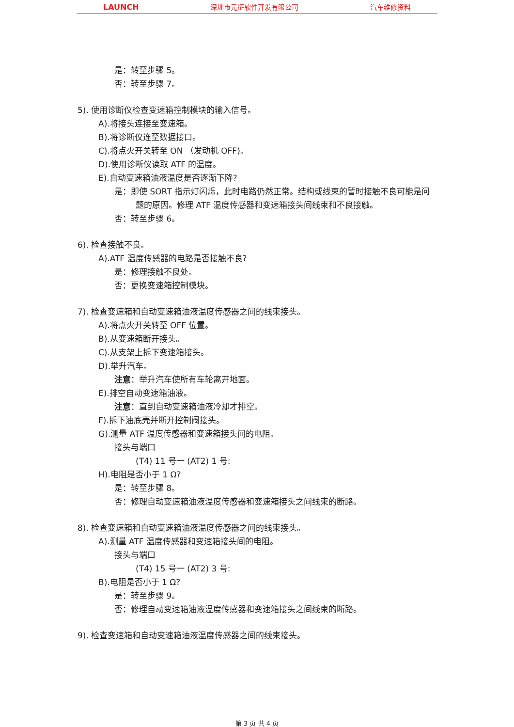LAUNCH 深圳市元征软件开发有限公司 汽车维修资料
是：转至步骤 5。
否：转至步骤 7。
5). 使用诊断仪检查变速箱控制模块的输入信号。
A).将接头连接至变速箱。
B).将诊断仪连至数据接口。
C).将点火开关转至 ON （发动机 OFF)。
D).使用诊断仪读取 ATF 的温度。
E).自动变速箱油液温度是否逐渐下降?
是：即使 SORT 指示灯闪烁，此时电路仍然正常。结构或线束的暂时接触不良可能是问题的原因。修理 ATF 温度传感器和变速箱接头间线束和不良接触。
否：转至步骤 6。
6). 检查接触不良。
A).ATF 温度传感器的电路是否接触不良?
是：修理接触不良处。
否：更换变速箱控制模块。
7). 检查变速箱和自动变速箱油液温度传感器之间的线束接头。
A).将点火开关转至 OFF 位置。
B).从变速箱断开接头。
C).从支架上拆下变速箱接头。
D).举升汽车。
注意：举升汽车使所有车轮离开地面。
E).排空自动变速箱油液。
注意：直到自动变速箱油液冷却才排空。
F).拆下油底壳并断开控制阀接头。
G).测量 ATF 温度传感器和变速箱接头间的电阻。
接头与端口
(T4) 11 号一 (AT2) 1 号:
H).电阻是否小于 1 Ω?
是：转至步骤 8。
否：修理自动变速箱油液温度传感器和变速箱接头之间线束的断路。
8). 检查变速箱和自动变速箱油液温度传感器之间的线束接头。
A).测量 ATF 温度传感器和变速箱接头间的电阻。
接头与端口
(T4) 15 号一 (AT2) 3 号:
B).电阻是否小于 1 Ω?
是：转至步骤 9。
否：修理自动变速箱油液温度传感器和变速箱接头之间线束的断路。
9). 检查变速箱和自动变速箱油液温度传感器之间的线束接头。
第 3 页 共 4 页